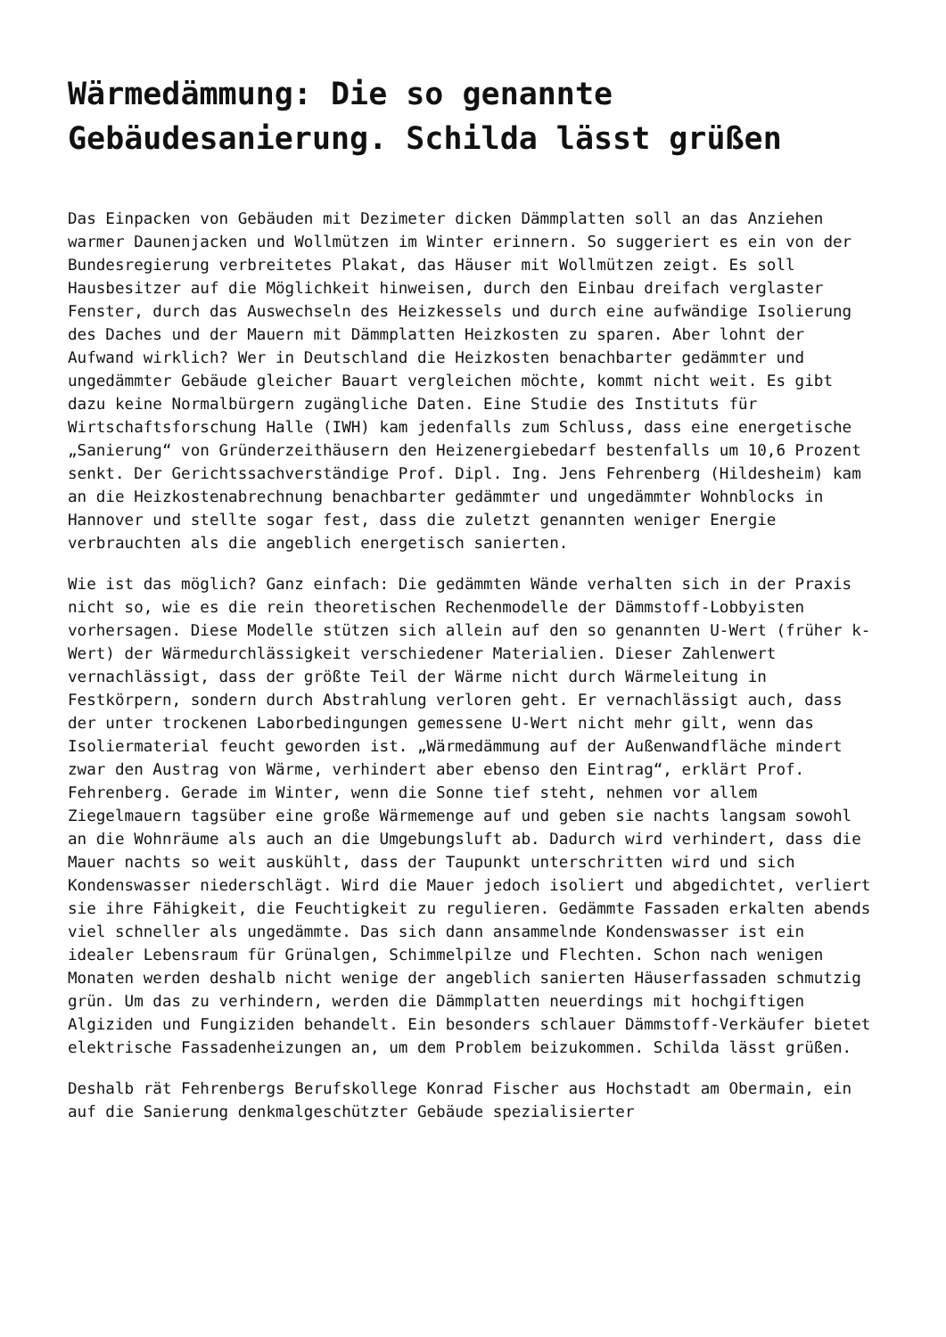Wärmedämmung: Die so genannte Gebäudesanierung. Schilda lässt grüßen
Das Einpacken von Gebäuden mit Dezimeter dicken Dämmplatten soll an das Anziehen warmer Daunenjacken und Wollmützen im Winter erinnern. So suggeriert es ein von der Bundesregierung verbreitetes Plakat, das Häuser mit Wollmützen zeigt. Es soll Hausbesitzer auf die Möglichkeit hinweisen, durch den Einbau dreifach verglaster Fenster, durch das Auswechseln des Heizkessels und durch eine aufwändige Isolierung des Daches und der Mauern mit Dämmplatten Heizkosten zu sparen. Aber lohnt der Aufwand wirklich? Wer in Deutschland die Heizkosten benachbarter gedämmter und ungedämmter Gebäude gleicher Bauart vergleichen möchte, kommt nicht weit. Es gibt dazu keine Normalbürgern zugängliche Daten. Eine Studie des Instituts für Wirtschaftsforschung Halle (IWH) kam jedenfalls zum Schluss, dass eine energetische „Sanierung“ von Gründerzeithäusern den Heizenergiebedarf bestenfalls um 10,6 Prozent senkt. Der Gerichtssachverständige Prof. Dipl. Ing. Jens Fehrenberg (Hildesheim) kam an die Heizkostenabrechnung benachbarter gedämmter und ungedämmter Wohnblocks in Hannover und stellte sogar fest, dass die zuletzt genannten weniger Energie verbrauchten als die angeblich energetisch sanierten.
Wie ist das möglich? Ganz einfach: Die gedämmten Wände verhalten sich in der Praxis nicht so, wie es die rein theoretischen Rechenmodelle der Dämmstoff-Lobbyisten vorhersagen. Diese Modelle stützen sich allein auf den so genannten U-Wert (früher k-Wert) der Wärmedurchlässigkeit verschiedener Materialien. Dieser Zahlenwert vernachlässigt, dass der größte Teil der Wärme nicht durch Wärmeleitung in Festkörpern, sondern durch Abstrahlung verloren geht. Er vernachlässigt auch, dass der unter trockenen Laborbedingungen gemessene U-Wert nicht mehr gilt, wenn das Isoliermaterial feucht geworden ist. „Wärmedämmung auf der Außenwandfläche mindert zwar den Austrag von Wärme, verhindert aber ebenso den Eintrag“, erklärt Prof. Fehrenberg. Gerade im Winter, wenn die Sonne tief steht, nehmen vor allem Ziegelmauern tagsüber eine große Wärmemenge auf und geben sie nachts langsam sowohl an die Wohnräume als auch an die Umgebungsluft ab. Dadurch wird verhindert, dass die Mauer nachts so weit auskühlt, dass der Taupunkt unterschritten wird und sich Kondenswasser niederschlägt. Wird die Mauer jedoch isoliert und abgedichtet, verliert sie ihre Fähigkeit, die Feuchtigkeit zu regulieren. Gedämmte Fassaden erkalten abends viel schneller als ungedämmte. Das sich dann ansammelnde Kondenswasser ist ein idealer Lebensraum für Grünalgen, Schimmelpilze und Flechten. Schon nach wenigen Monaten werden deshalb nicht wenige der angeblich sanierten Häuserfassaden schmutzig grün. Um das zu verhindern, werden die Dämmplatten neuerdings mit hochgiftigen Algiziden und Fungiziden behandelt. Ein besonders schlauer Dämmstoff-Verkäufer bietet elektrische Fassadenheizungen an, um dem Problem beizukommen. Schilda lässt grüßen.
Deshalb rät Fehrenbergs Berufskollege Konrad Fischer aus Hochstadt am Obermain, ein auf die Sanierung denkmalgeschützter Gebäude spezialisierter